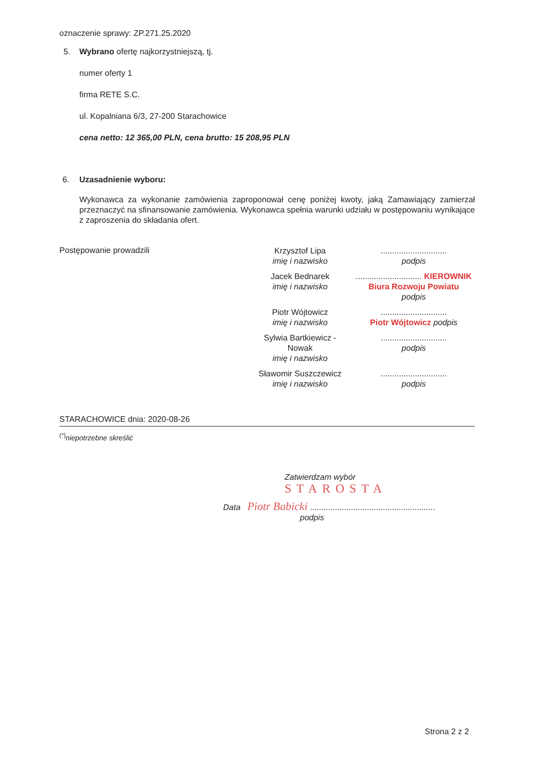oznaczenie sprawy: ZP.271.25.2020
5. Wybrano ofertę najkorzystniejszą, tj.
numer oferty 1
firma RETE S.C.
ul. Kopalniana 6/3, 27-200 Starachowice
cena netto: 12 365,00 PLN, cena brutto: 15 208,95 PLN
6. Uzasadnienie wyboru:
Wykonawca za wykonanie zamówienia zaproponował cenę poniżej kwoty, jaką Zamawiający zamierzał przeznaczyć na sfinansowanie zamówienia. Wykonawca spełnia warunki udziału w postępowaniu wynikające z zaproszenia do składania ofert.
Postępowanie prowadzili
| Krzysztof Lipa imię i nazwisko | ............................. podpis |
| Jacek Bednarek imię i nazwisko | ............................. KIEROWNIK Biura Rozwoju Powiatu podpis |
| Piotr Wójtowicz imię i nazwisko | ............................. Piotr Wójtowicz podpis |
| Sylwia Bartkiewicz - Nowak imię i nazwisko | ............................. podpis |
| Sławomir Suszczewicz imię i nazwisko | ............................. podpis |
STARACHOWICE dnia: 2020-08-26
<sup>(*)</sup> niepotrzebne skreślić
Zatwierdzam wybór
STAROSTA
Data Piotr Babicki .......................................................
podpis
Strona 2 z 2